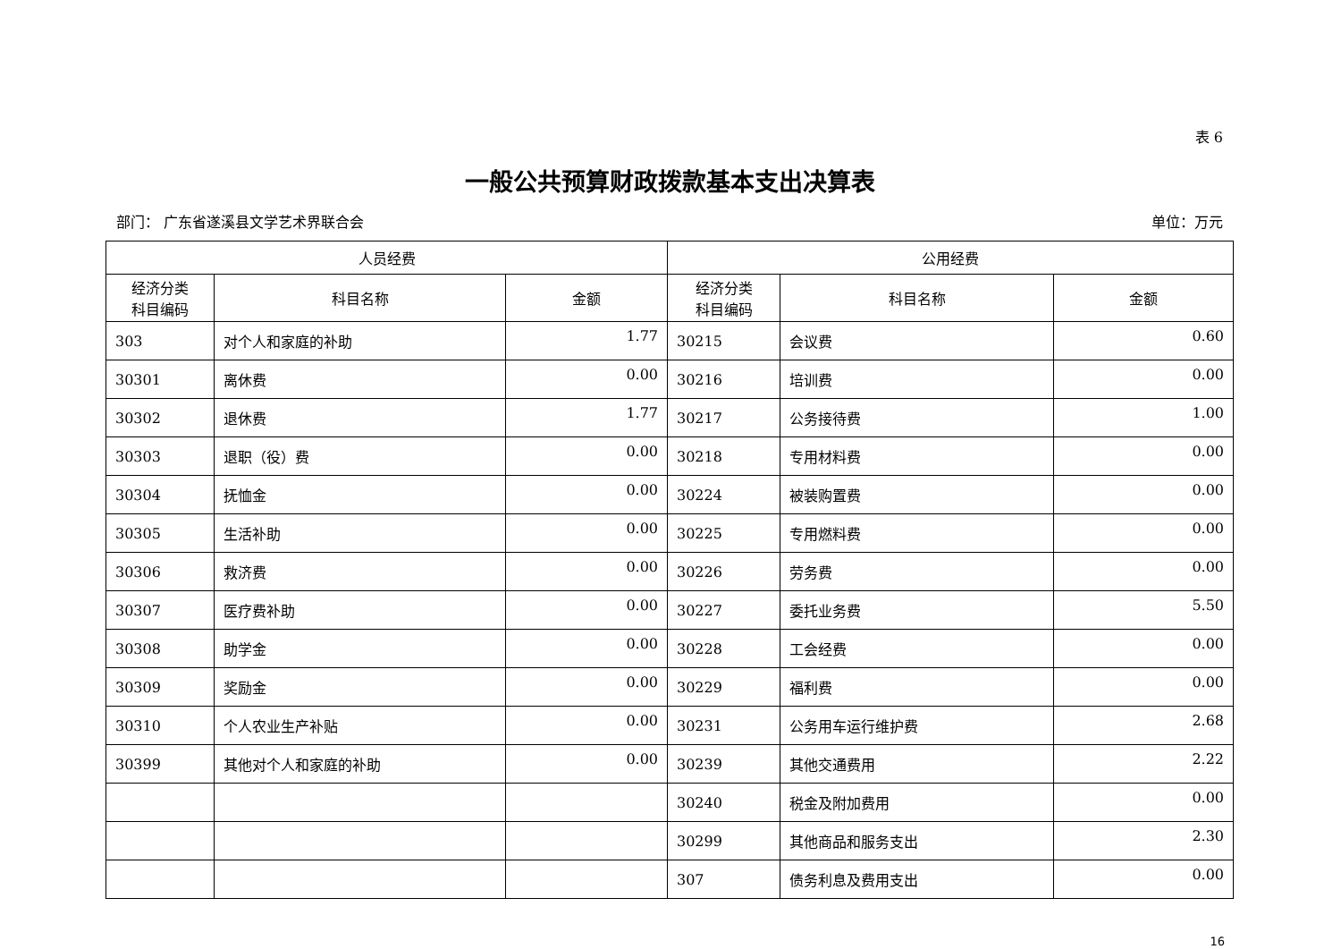表 6
一般公共预算财政拨款基本支出决算表
部门： 广东省遂溪县文学艺术界联合会 单位：万元
| 人员经费 | | | 公用经费 | | |
| --- | --- | --- | --- | --- | --- |
| 经济分类 科目编码 | 科目名称 | 金额 | 经济分类 科目编码 | 科目名称 | 金额 |
| 303 | 对个人和家庭的补助 | 1.77 | 30215 | 会议费 | 0.60 |
| 30301 | 离休费 | 0.00 | 30216 | 培训费 | 0.00 |
| 30302 | 退休费 | 1.77 | 30217 | 公务接待费 | 1.00 |
| 30303 | 退职（役）费 | 0.00 | 30218 | 专用材料费 | 0.00 |
| 30304 | 抚恤金 | 0.00 | 30224 | 被装购置费 | 0.00 |
| 30305 | 生活补助 | 0.00 | 30225 | 专用燃料费 | 0.00 |
| 30306 | 救济费 | 0.00 | 30226 | 劳务费 | 0.00 |
| 30307 | 医疗费补助 | 0.00 | 30227 | 委托业务费 | 5.50 |
| 30308 | 助学金 | 0.00 | 30228 | 工会经费 | 0.00 |
| 30309 | 奖励金 | 0.00 | 30229 | 福利费 | 0.00 |
| 30310 | 个人农业生产补贴 | 0.00 | 30231 | 公务用车运行维护费 | 2.68 |
| 30399 | 其他对个人和家庭的补助 | 0.00 | 30239 | 其他交通费用 | 2.22 |
| | | | 30240 | 税金及附加费用 | 0.00 |
| | | | 30299 | 其他商品和服务支出 | 2.30 |
| | | | 307 | 债务利息及费用支出 | 0.00 |
16